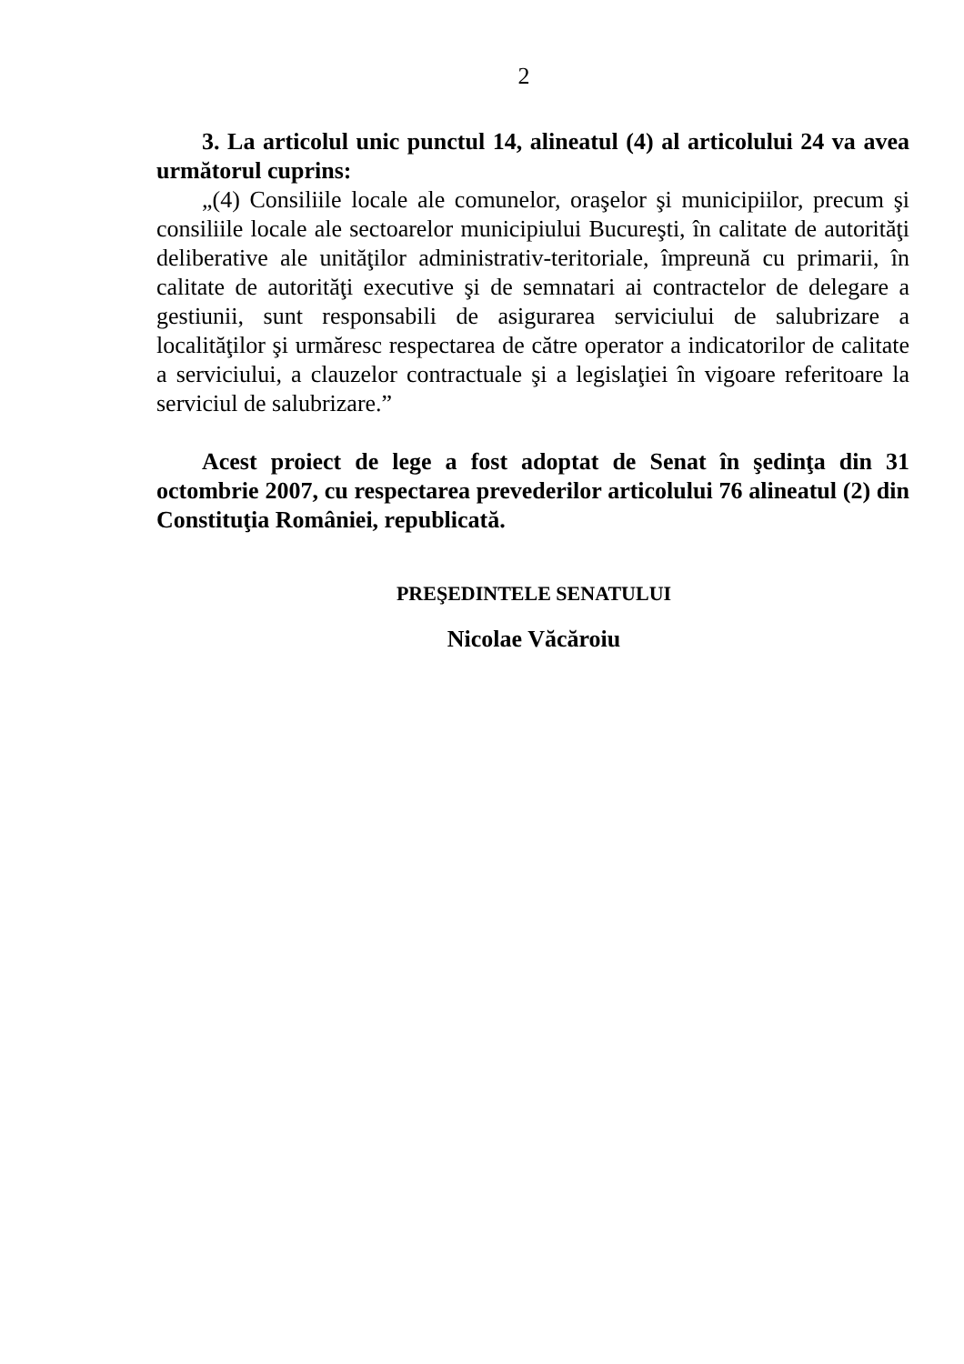2
3. La articolul unic punctul 14, alineatul (4) al articolului 24 va avea următorul cuprins:
„(4) Consiliile locale ale comunelor, oraşelor şi municipiilor, precum şi consiliile locale ale sectoarelor municipiului Bucureşti, în calitate de autorităţi deliberative ale unităţilor administrativ-teritoriale, împreună cu primarii, în calitate de autorităţi executive şi de semnatari ai contractelor de delegare a gestiunii, sunt responsabili de asigurarea serviciului de salubrizare a localităţilor şi urmăresc respectarea de către operator a indicatorilor de calitate a serviciului, a clauzelor contractuale şi a legislaţiei în vigoare referitoare la serviciul de salubrizare.”
Acest proiect de lege a fost adoptat de Senat în şedinţa din 31 octombrie 2007, cu respectarea prevederilor articolului 76 alineatul (2) din Constituţia României, republicată.
PREŞEDINTELE SENATULUI
Nicolae Văcăroiu